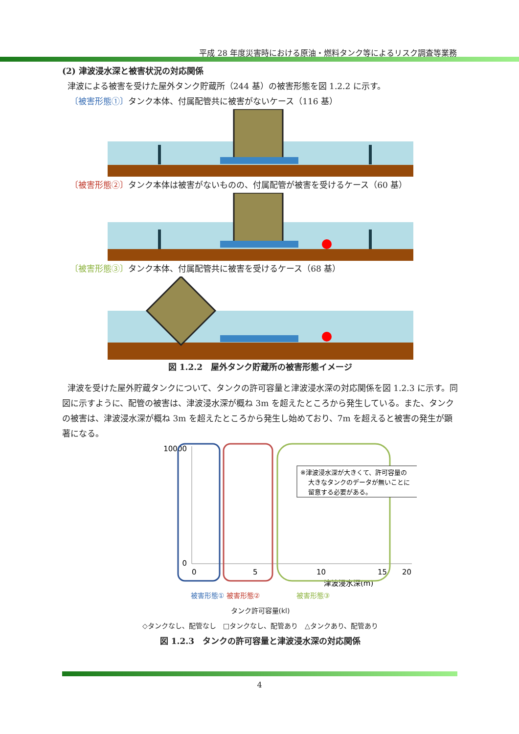平成 28 年度災害時における原油・燃料タンク等によるリスク調査等業務
(2) 津波浸水深と被害状況の対応関係
津波による被害を受けた屋外タンク貯蔵所（244 基）の被害形態を図 1.2.2 に示す。
〔被害形態①〕タンク本体、付属配管共に被害がないケース（116 基）
〔被害形態②〕タンク本体は被害がないものの、付属配管が被害を受けるケース（60 基）
〔被害形態③〕タンク本体、付属配管共に被害を受けるケース（68 基）
図 1.2.2　屋外タンク貯蔵所の被害形態イメージ
津波を受けた屋外貯蔵タンクについて、タンクの許可容量と津波浸水深の対応関係を図 1.2.3 に示す。同図に示すように、配管の被害は、津波浸水深が概ね 3m を超えたところから発生している。また、タンクの被害は、津波浸水深が概ね 3m を超えたところから発生し始めており、7m を超えると被害の発生が顕著になる。
10000
0
0
5
10
15
20
津波浸水深(m)
※津波浸水深が大きくて、許可容量の
大きなタンクのデータが無いことに
留意する必要がある。
被害形態① 被害形態②　　　　　 被害形態③
タンク許可容量(kl)
◇タンクなし、配管なし　□タンクなし、配管あり　△タンクあり、配管あり
図 1.2.3　タンクの許可容量と津波浸水深の対応関係
4